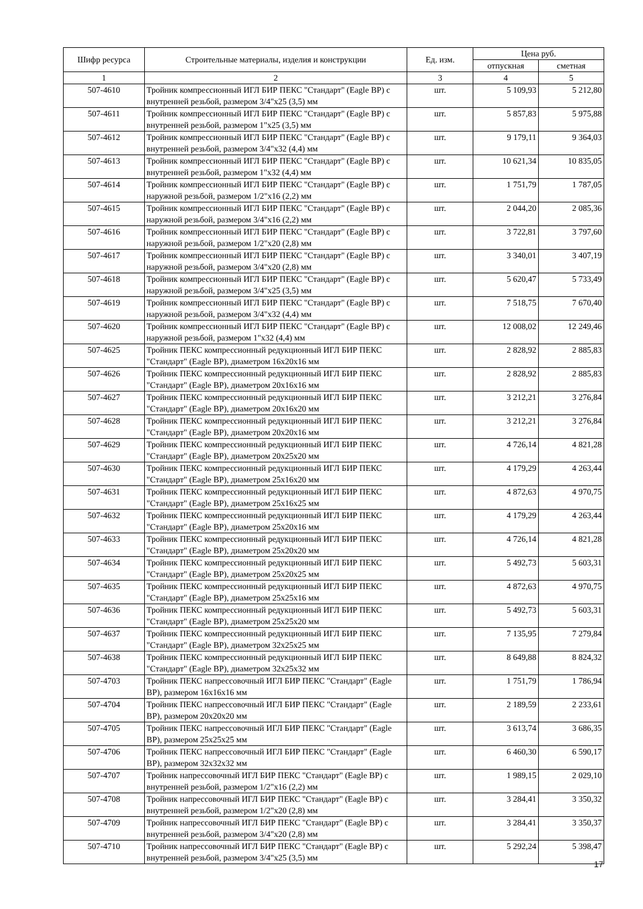| Шифр ресурса | Строительные материалы, изделия и конструкции | Ед. изм. | Цена руб. | |
| --- | --- | --- | --- | --- |
| | | | отпускная | сметная |
| 1 | 2 | 3 | 4 | 5 |
| 507-4610 | Тройник компрессионный ИГЛ БИР ПЕКС "Стандарт" (Eagle BP) с внутренней резьбой, размером 3/4"x25 (3,5) мм | шт. | 5 109,93 | 5 212,80 |
| 507-4611 | Тройник компрессионный ИГЛ БИР ПЕКС "Стандарт" (Eagle BP) с внутренней резьбой, размером 1"x25 (3,5) мм | шт. | 5 857,83 | 5 975,88 |
| 507-4612 | Тройник компрессионный ИГЛ БИР ПЕКС "Стандарт" (Eagle BP) с внутренней резьбой, размером 3/4"x32 (4,4) мм | шт. | 9 179,11 | 9 364,03 |
| 507-4613 | Тройник компрессионный ИГЛ БИР ПЕКС "Стандарт" (Eagle BP) с внутренней резьбой, размером 1"x32 (4,4) мм | шт. | 10 621,34 | 10 835,05 |
| 507-4614 | Тройник компрессионный ИГЛ БИР ПЕКС "Стандарт" (Eagle BP) с наружной резьбой, размером 1/2"x16 (2,2) мм | шт. | 1 751,79 | 1 787,05 |
| 507-4615 | Тройник компрессионный ИГЛ БИР ПЕКС "Стандарт" (Eagle BP) с наружной резьбой, размером 3/4"x16 (2,2) мм | шт. | 2 044,20 | 2 085,36 |
| 507-4616 | Тройник компрессионный ИГЛ БИР ПЕКС "Стандарт" (Eagle BP) с наружной резьбой, размером 1/2"x20 (2,8) мм | шт. | 3 722,81 | 3 797,60 |
| 507-4617 | Тройник компрессионный ИГЛ БИР ПЕКС "Стандарт" (Eagle BP) с наружной резьбой, размером 3/4"x20 (2,8) мм | шт. | 3 340,01 | 3 407,19 |
| 507-4618 | Тройник компрессионный ИГЛ БИР ПЕКС "Стандарт" (Eagle BP) с наружной резьбой, размером 3/4"x25 (3,5) мм | шт. | 5 620,47 | 5 733,49 |
| 507-4619 | Тройник компрессионный ИГЛ БИР ПЕКС "Стандарт" (Eagle BP) с наружной резьбой, размером 3/4"x32 (4,4) мм | шт. | 7 518,75 | 7 670,40 |
| 507-4620 | Тройник компрессионный ИГЛ БИР ПЕКС "Стандарт" (Eagle BP) с наружной резьбой, размером 1"x32 (4,4) мм | шт. | 12 008,02 | 12 249,46 |
| 507-4625 | Тройник ПЕКС компрессионный редукционный ИГЛ БИР ПЕКС "Стандарт" (Eagle BP), диаметром 16x20x16 мм | шт. | 2 828,92 | 2 885,83 |
| 507-4626 | Тройник ПЕКС компрессионный редукционный ИГЛ БИР ПЕКС "Стандарт" (Eagle BP), диаметром 20x16x16 мм | шт. | 2 828,92 | 2 885,83 |
| 507-4627 | Тройник ПЕКС компрессионный редукционный ИГЛ БИР ПЕКС "Стандарт" (Eagle BP), диаметром 20x16x20 мм | шт. | 3 212,21 | 3 276,84 |
| 507-4628 | Тройник ПЕКС компрессионный редукционный ИГЛ БИР ПЕКС "Стандарт" (Eagle BP), диаметром 20x20x16 мм | шт. | 3 212,21 | 3 276,84 |
| 507-4629 | Тройник ПЕКС компрессионный редукционный ИГЛ БИР ПЕКС "Стандарт" (Eagle BP), диаметром 20x25x20 мм | шт. | 4 726,14 | 4 821,28 |
| 507-4630 | Тройник ПЕКС компрессионный редукционный ИГЛ БИР ПЕКС "Стандарт" (Eagle BP), диаметром 25x16x20 мм | шт. | 4 179,29 | 4 263,44 |
| 507-4631 | Тройник ПЕКС компрессионный редукционный ИГЛ БИР ПЕКС "Стандарт" (Eagle BP), диаметром 25x16x25 мм | шт. | 4 872,63 | 4 970,75 |
| 507-4632 | Тройник ПЕКС компрессионный редукционный ИГЛ БИР ПЕКС "Стандарт" (Eagle BP), диаметром 25x20x16 мм | шт. | 4 179,29 | 4 263,44 |
| 507-4633 | Тройник ПЕКС компрессионный редукционный ИГЛ БИР ПЕКС "Стандарт" (Eagle BP), диаметром 25x20x20 мм | шт. | 4 726,14 | 4 821,28 |
| 507-4634 | Тройник ПЕКС компрессионный редукционный ИГЛ БИР ПЕКС "Стандарт" (Eagle BP), диаметром 25x20x25 мм | шт. | 5 492,73 | 5 603,31 |
| 507-4635 | Тройник ПЕКС компрессионный редукционный ИГЛ БИР ПЕКС "Стандарт" (Eagle BP), диаметром 25x25x16 мм | шт. | 4 872,63 | 4 970,75 |
| 507-4636 | Тройник ПЕКС компрессионный редукционный ИГЛ БИР ПЕКС "Стандарт" (Eagle BP), диаметром 25x25x20 мм | шт. | 5 492,73 | 5 603,31 |
| 507-4637 | Тройник ПЕКС компрессионный редукционный ИГЛ БИР ПЕКС "Стандарт" (Eagle BP), диаметром 32x25x25 мм | шт. | 7 135,95 | 7 279,84 |
| 507-4638 | Тройник ПЕКС компрессионный редукционный ИГЛ БИР ПЕКС "Стандарт" (Eagle BP), диаметром 32x25x32 мм | шт. | 8 649,88 | 8 824,32 |
| 507-4703 | Тройник ПЕКС напрессовочный ИГЛ БИР ПЕКС "Стандарт" (Eagle BP), размером 16x16x16 мм | шт. | 1 751,79 | 1 786,94 |
| 507-4704 | Тройник ПЕКС напрессовочный ИГЛ БИР ПЕКС "Стандарт" (Eagle BP), размером 20x20x20 мм | шт. | 2 189,59 | 2 233,61 |
| 507-4705 | Тройник ПЕКС напрессовочный ИГЛ БИР ПЕКС "Стандарт" (Eagle BP), размером 25x25x25 мм | шт. | 3 613,74 | 3 686,35 |
| 507-4706 | Тройник ПЕКС напрессовочный ИГЛ БИР ПЕКС "Стандарт" (Eagle BP), размером 32x32x32 мм | шт. | 6 460,30 | 6 590,17 |
| 507-4707 | Тройник напрессовочный ИГЛ БИР ПЕКС "Стандарт" (Eagle BP) с внутренней резьбой, размером 1/2"x16 (2,2) мм | шт. | 1 989,15 | 2 029,10 |
| 507-4708 | Тройник напрессовочный ИГЛ БИР ПЕКС "Стандарт" (Eagle BP) с внутренней резьбой, размером 1/2"x20 (2,8) мм | шт. | 3 284,41 | 3 350,32 |
| 507-4709 | Тройник напрессовочный ИГЛ БИР ПЕКС "Стандарт" (Eagle BP) с внутренней резьбой, размером 3/4"x20 (2,8) мм | шт. | 3 284,41 | 3 350,37 |
| 507-4710 | Тройник напрессовочный ИГЛ БИР ПЕКС "Стандарт" (Eagle BP) с внутренней резьбой, размером 3/4"x25 (3,5) мм | шт. | 5 292,24 | 5 398,47 |
17